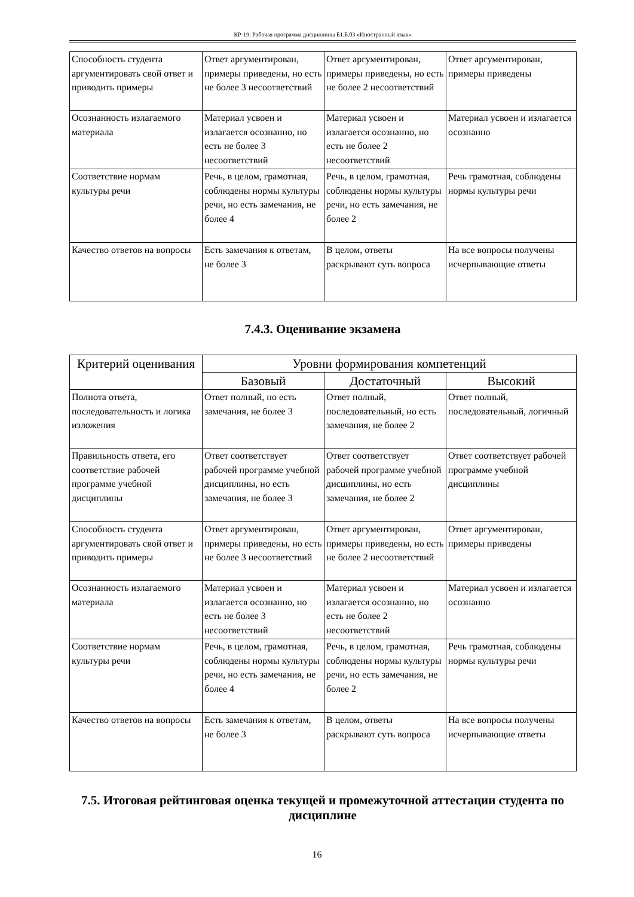КР-19: Рабочая программа дисциплины Б1.Б.03 «Иностранный язык»
| Способность студента аргументировать свой ответ и приводить примеры | Ответ аргументирован, примеры приведены, но есть не более 3 несоответствий | Ответ аргументирован, примеры приведены, но есть не более 2 несоответствий | Ответ аргументирован, примеры приведены |
| Осознанность излагаемого материала | Материал усвоен и излагается осознанно, но есть не более 3 несоответствий | Материал усвоен и излагается осознанно, но есть не более 2 несоответствий | Материал усвоен и излагается осознанно |
| Соответствие нормам культуры речи | Речь, в целом, грамотная, соблюдены нормы культуры речи, но есть замечания, не более 4 | Речь, в целом, грамотная, соблюдены нормы культуры речи, но есть замечания, не более 2 | Речь грамотная, соблюдены нормы культуры речи |
| Качество ответов на вопросы | Есть замечания к ответам, не более 3 | В целом, ответы раскрывают суть вопроса | На все вопросы получены исчерпывающие ответы |
7.4.3. Оценивание экзамена
| Критерий оценивания | Уровни формирования компетенций | | |
| --- | --- | --- | --- |
| | Базовый | Достаточный | Высокий |
| Полнота ответа, последовательность и логика изложения | Ответ полный, но есть замечания, не более 3 | Ответ полный, последовательный, но есть замечания, не более 2 | Ответ полный, последовательный, логичный |
| Правильность ответа, его соответствие рабочей программе учебной дисциплины | Ответ соответствует рабочей программе учебной дисциплины, но есть замечания, не более 3 | Ответ соответствует рабочей программе учебной дисциплины, но есть замечания, не более 2 | Ответ соответствует рабочей программе учебной дисциплины |
| Способность студента аргументировать свой ответ и приводить примеры | Ответ аргументирован, примеры приведены, но есть не более 3 несоответствий | Ответ аргументирован, примеры приведены, но есть не более 2 несоответствий | Ответ аргументирован, примеры приведены |
| Осознанность излагаемого материала | Материал усвоен и излагается осознанно, но есть не более 3 несоответствий | Материал усвоен и излагается осознанно, но есть не более 2 несоответствий | Материал усвоен и излагается осознанно |
| Соответствие нормам культуры речи | Речь, в целом, грамотная, соблюдены нормы культуры речи, но есть замечания, не более 4 | Речь, в целом, грамотная, соблюдены нормы культуры речи, но есть замечания, не более 2 | Речь грамотная, соблюдены нормы культуры речи |
| Качество ответов на вопросы | Есть замечания к ответам, не более 3 | В целом, ответы раскрывают суть вопроса | На все вопросы получены исчерпывающие ответы |
7.5. Итоговая рейтинговая оценка текущей и промежуточной аттестации студента по дисциплине
16